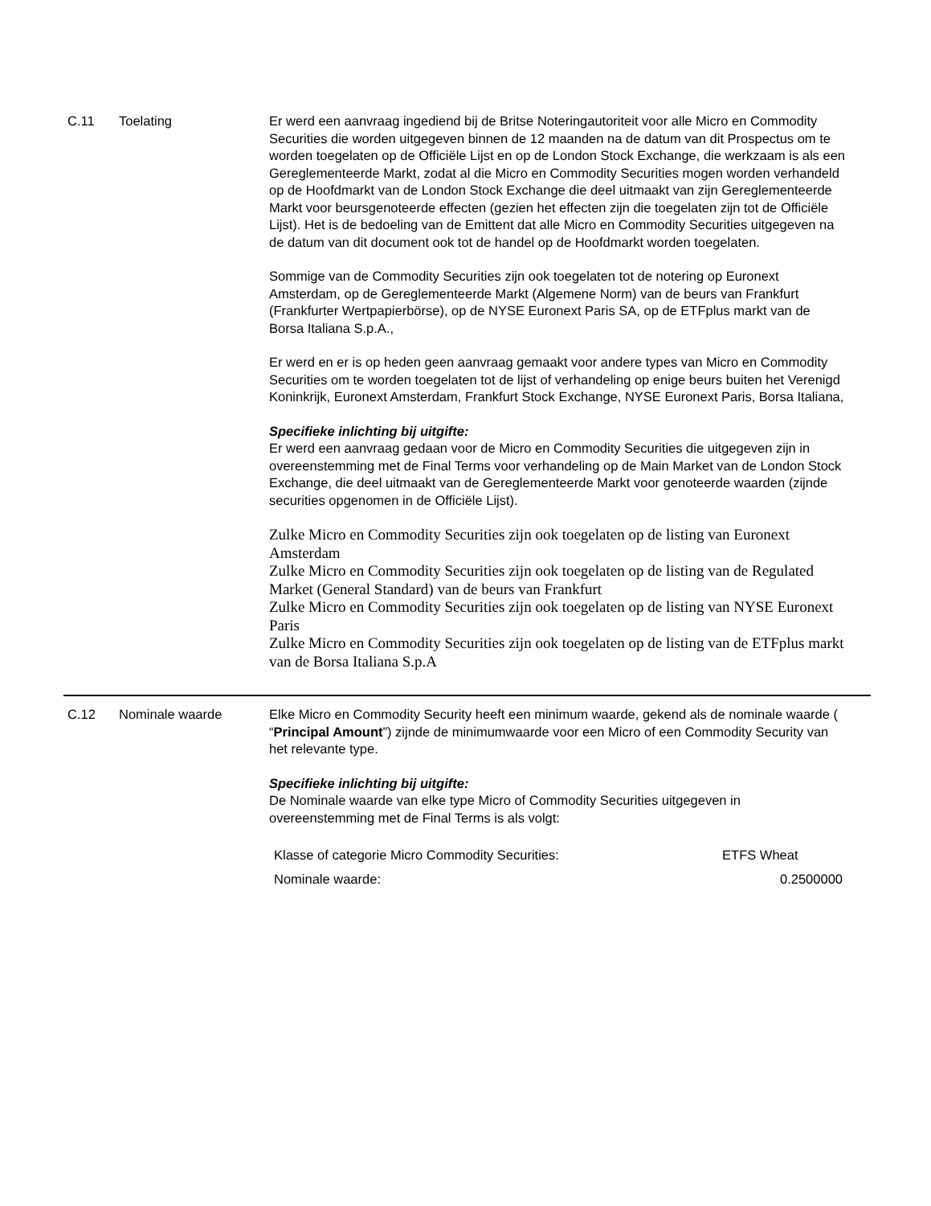C.11 Toelating Er werd een aanvraag ingediend bij de Britse Noteringautoriteit voor alle Micro en Commodity Securities die worden uitgegeven binnen de 12 maanden na de datum van dit Prospectus om te worden toegelaten op de Officiële Lijst en op de London Stock Exchange, die werkzaam is als een Gereglementeerde Markt, zodat al die Micro en Commodity Securities mogen worden verhandeld op de Hoofdmarkt van de London Stock Exchange die deel uitmaakt van zijn Gereglementeerde Markt voor beursgenoteerde effecten (gezien het effecten zijn die toegelaten zijn tot de Officiële Lijst). Het is de bedoeling van de Emittent dat alle Micro en Commodity Securities uitgegeven na de datum van dit document ook tot de handel op de Hoofdmarkt worden toegelaten.
Sommige van de Commodity Securities zijn ook toegelaten tot de notering op Euronext Amsterdam, op de Gereglementeerde Markt (Algemene Norm) van de beurs van Frankfurt (Frankfurter Wertpapierbörse), op de NYSE Euronext Paris SA, op de ETFplus markt van de Borsa Italiana S.p.A.,
Er werd en er is op heden geen aanvraag gemaakt voor andere types van Micro en Commodity Securities om te worden toegelaten tot de lijst of verhandeling op enige beurs buiten het Verenigd Koninkrijk, Euronext Amsterdam, Frankfurt Stock Exchange, NYSE Euronext Paris, Borsa Italiana,
Specifieke inlichting bij uitgifte:
Er werd een aanvraag gedaan voor de Micro en Commodity Securities die uitgegeven zijn in overeenstemming met de Final Terms voor verhandeling op de Main Market van de London Stock Exchange, die deel uitmaakt van de Gereglementeerde Markt voor genoteerde waarden (zijnde securities opgenomen in de Officiële Lijst).
Zulke Micro en Commodity Securities zijn ook toegelaten op de listing van Euronext Amsterdam
Zulke Micro en Commodity Securities zijn ook toegelaten op de listing van de Regulated Market (General Standard) van de beurs van Frankfurt
Zulke Micro en Commodity Securities zijn ook toegelaten op de listing van NYSE Euronext Paris
Zulke Micro en Commodity Securities zijn ook toegelaten op de listing van de ETFplus markt van de Borsa Italiana S.p.A
C.12 Nominale waarde Elke Micro en Commodity Security heeft een minimum waarde, gekend als de nominale waarde ( “Principal Amount”) zijnde de minimumwaarde voor een Micro of een Commodity Security van het relevante type.
Specifieke inlichting bij uitgifte:
De Nominale waarde van elke type Micro of Commodity Securities uitgegeven in overeenstemming met de Final Terms is als volgt:
| Klasse of categorie Micro Commodity Securities: | ETFS Wheat |
| Nominale waarde: | 0.2500000 |